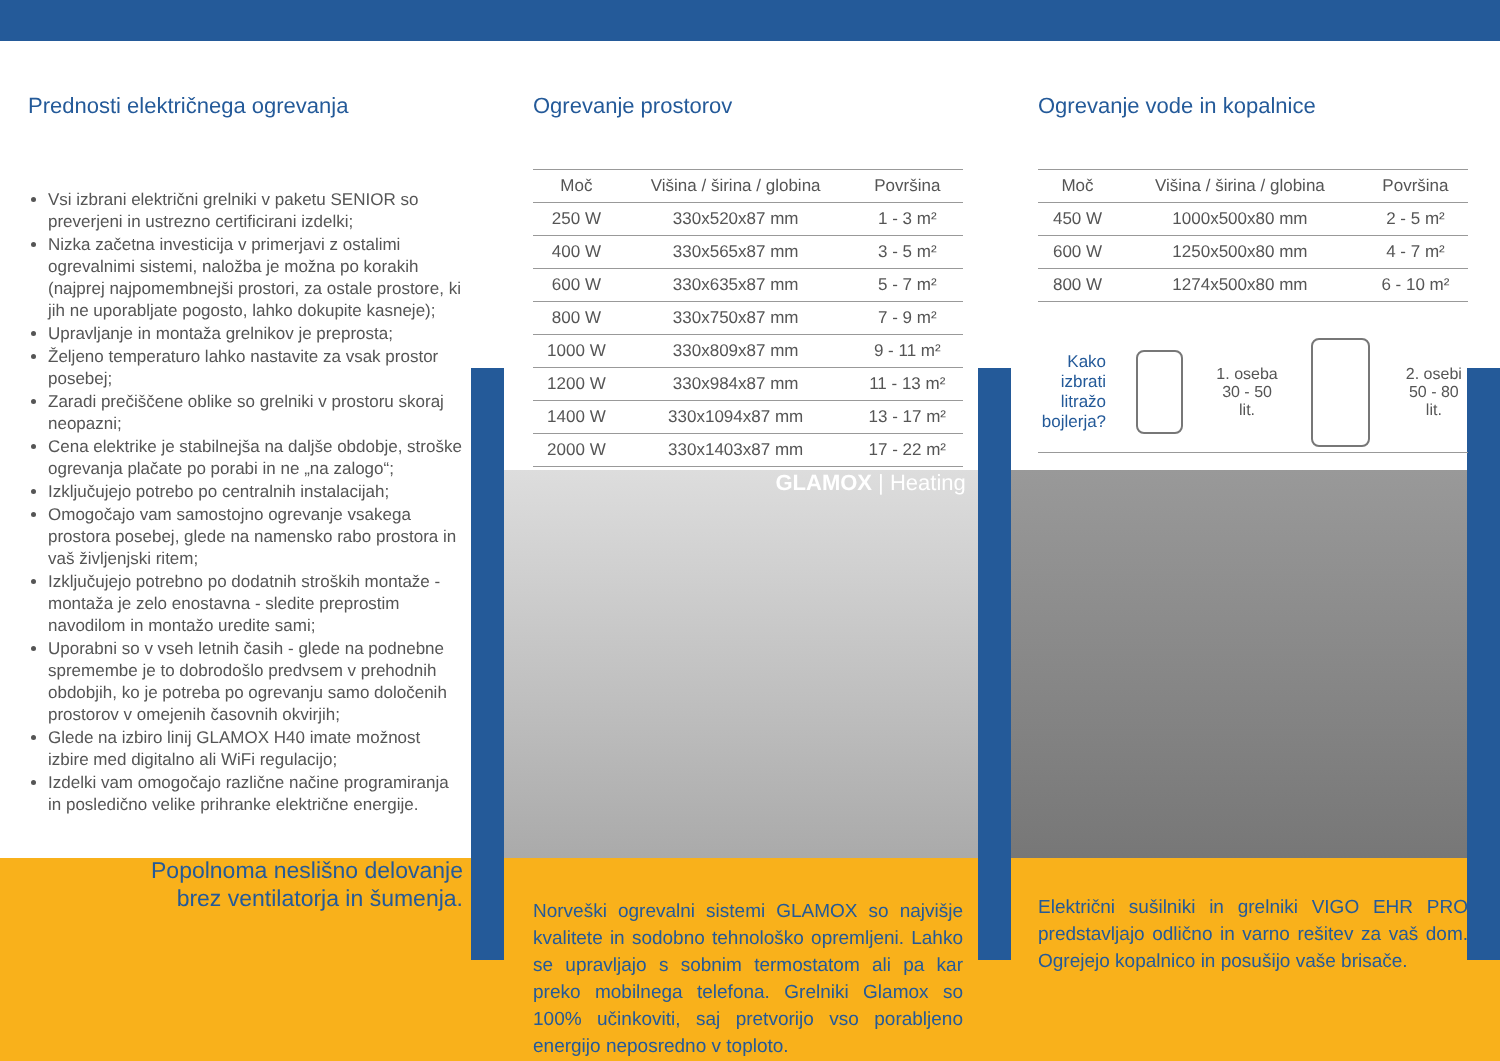GLAMOX | Heating
Prednosti električnega ogrevanja
Vsi izbrani električni grelniki v paketu SENIOR so preverjeni in ustrezno certificirani izdelki;
Nizka začetna investicija v primerjavi z ostalimi ogrevalnimi sistemi, naložba je možna po korakih (najprej najpomembnejši prostori, za ostale prostore, ki jih ne uporabljate pogosto, lahko dokupite kasneje);
Upravljanje in montaža grelnikov je preprosta;
Željeno temperaturo lahko nastavite za vsak prostor posebej;
Zaradi prečiščene oblike so grelniki v prostoru skoraj neopazni;
Cena elektrike je stabilnejša na daljše obdobje, stroške ogrevanja plačate po porabi in ne „na zalogo“;
Izključujejo potrebo po centralnih instalacijah;
Omogočajo vam samostojno ogrevanje vsakega prostora posebej, glede na namensko rabo prostora in vaš življenjski ritem;
Izključujejo potrebno po dodatnih stroških montaže - montaža je zelo enostavna - sledite preprostim navodilom in montažo uredite sami;
Uporabni so v vseh letnih časih - glede na podnebne spremembe je to dobrodošlo predvsem v prehodnih obdobjih, ko je potreba po ogrevanju samo določenih prostorov v omejenih časovnih okvirjih;
Glede na izbiro linij GLAMOX H40 imate možnost izbire med digitalno ali WiFi regulacijo;
Izdelki vam omogočajo različne načine programiranja in posledično velike prihranke električne energije.
Popolnoma neslišno delovanje
brez ventilatorja in šumenja.
Ogrevanje prostorov
| Moč | Višina / širina / globina | Površina |
| --- | --- | --- |
| 250 W | 330x520x87 mm | 1 - 3 m² |
| 400 W | 330x565x87 mm | 3 - 5 m² |
| 600 W | 330x635x87 mm | 5 - 7 m² |
| 800 W | 330x750x87 mm | 7 - 9 m² |
| 1000 W | 330x809x87 mm | 9 - 11 m² |
| 1200 W | 330x984x87 mm | 11 - 13 m² |
| 1400 W | 330x1094x87 mm | 13 - 17 m² |
| 2000 W | 330x1403x87 mm | 17 - 22 m² |
Norveški ogrevalni sistemi GLAMOX so najvišje kvalitete in sodobno tehnološko opremljeni. Lahko se upravljajo s sobnim termostatom ali pa kar preko mobilnega telefona. Grelniki Glamox so 100% učinkoviti, saj pretvorijo vso porabljeno energijo neposredno v toploto.
Ogrevanje vode in kopalnice
| Moč | Višina / širina / globina | Površina |
| --- | --- | --- |
| 450 W | 1000x500x80 mm | 2 - 5 m² |
| 600 W | 1250x500x80 mm | 4 - 7 m² |
| 800 W | 1274x500x80 mm | 6 - 10 m² |
Kako izbrati litražo bojlerja?
1. oseba
30 - 50 lit.
2. osebi
50 - 80 lit.
Električni sušilniki in grelniki VIGO EHR PRO predstavljajo odlično in varno rešitev za vaš dom. Ogrejejo kopalnico in posušijo vaše brisače.